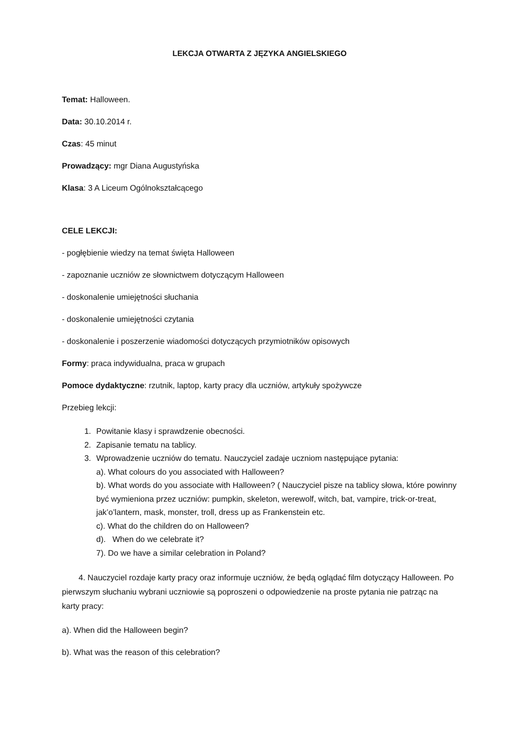LEKCJA OTWARTA Z JĘZYKA ANGIELSKIEGO
Temat: Halloween.
Data: 30.10.2014 r.
Czas: 45 minut
Prowadzący: mgr Diana Augustyńska
Klasa: 3 A Liceum Ogólnokształcącego
CELE LEKCJI:
- pogłębienie wiedzy na temat święta Halloween
- zapoznanie uczniów ze słownictwem dotyczącym Halloween
- doskonalenie umiejętności słuchania
- doskonalenie umiejętności czytania
- doskonalenie i poszerzenie wiadomości dotyczących przymiotników opisowych
Formy: praca indywidualna, praca w grupach
Pomoce dydaktyczne: rzutnik, laptop, karty pracy dla uczniów, artykuły spożywcze
Przebieg lekcji:
1. Powitanie klasy i sprawdzenie obecności.
2. Zapisanie tematu na tablicy.
3. Wprowadzenie uczniów do tematu. Nauczyciel zadaje uczniom następujące pytania:
a). What colours do you associated with Halloween?
b). What words do you associate with Halloween? ( Nauczyciel pisze na tablicy słowa, które powinny być wymieniona przez uczniów: pumpkin, skeleton, werewolf, witch, bat, vampire, trick-or-treat, jak’o’lantern, mask, monster, troll, dress up as Frankenstein etc.
c). What do the children do on Halloween?
d). When do we celebrate it?
7). Do we have a similar celebration in Poland?
4. Nauczyciel rozdaje karty pracy oraz informuje uczniów, że będą oglądać film dotyczący Halloween. Po pierwszym słuchaniu wybrani uczniowie są poproszeni o odpowiedzenie na proste pytania nie patrząc na karty pracy:
a). When did the Halloween begin?
b). What was the reason of this celebration?